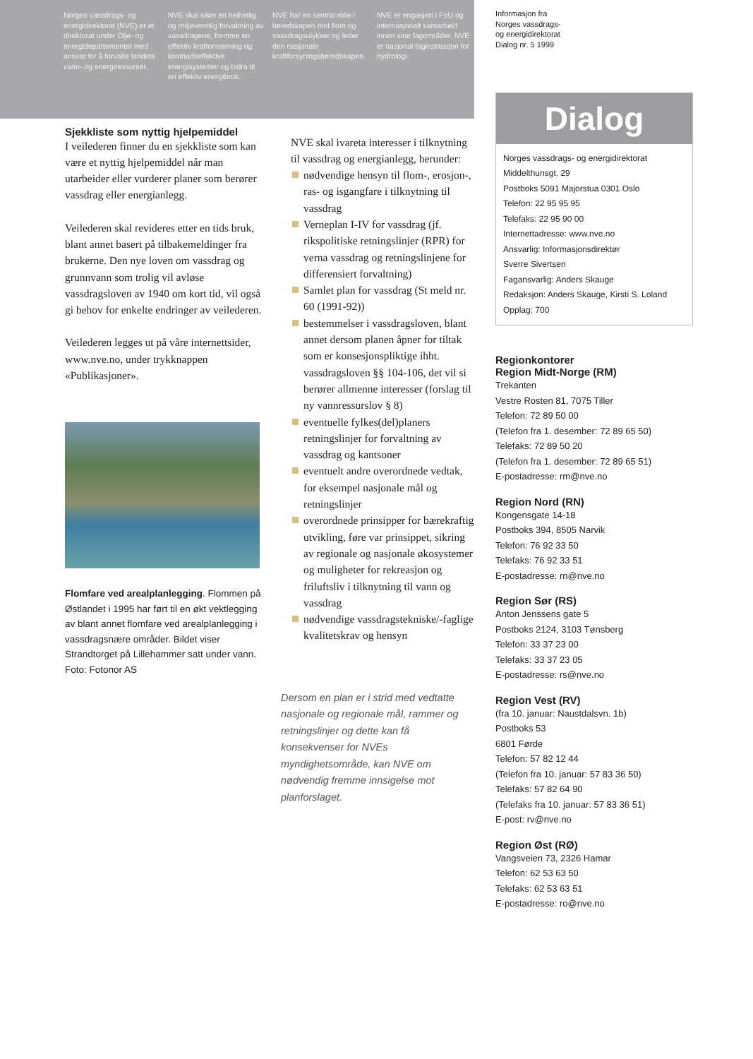Norges vassdrags- og energidirektorat (NVE) er et direktorat under Olje- og energidepartementet med ansvar for å forvalte landets vann- og energiressurser.
NVE skal sikre en helhetlig og miljøvennlig forvaltning av vassdragene, fremme en effektiv kraftomsetning og kostnadseffektive energisystemer og bidra til en effektiv energibruk.
NVE har en sentral rolle i beredskapen mot flom og vassdragsulykker og leder den nasjonale kraftforsyningsberedskapen.
NVE er engasjert i FoU og internasjonalt samarbeid innen sine fagområder. NVE er nasjonal faginstitusjon for hydrologi.
Informasjon fra
Norges vassdrags-
og energidirektorat
Dialog nr. 5 1999
Sjekkliste som nyttig hjelpemiddel
I veilederen finner du en sjekkliste som kan være et nyttig hjelpemiddel når man utarbeider eller vurderer planer som berører vassdrag eller energianlegg.
Veilederen skal revideres etter en tids bruk, blant annet basert på tilbakemeldinger fra brukerne. Den nye loven om vassdrag og grunnvann som trolig vil avløse vassdragsloven av 1940 om kort tid, vil også gi behov for enkelte endringer av veilederen.
Veilederen legges ut på våre internettsider, www.nve.no, under trykknappen «Publikasjoner».
Flomfare ved arealplanlegging. Flommen på Østlandet i 1995 har ført til en økt vektlegging av blant annet flomfare ved arealplanlegging i vassdragsnære områder. Bildet viser Strandtorget på Lillehammer satt under vann. Foto: Fotonor AS
NVE skal ivareta interesser i tilknytning til vassdrag og energianlegg, herunder:
nødvendige hensyn til flom-, erosjon-, ras- og isgangfare i tilknytning til vassdrag
Verneplan I-IV for vassdrag (jf. rikspolitiske retningslinjer (RPR) for verna vassdrag og retningslinjene for differensiert forvaltning)
Samlet plan for vassdrag (St meld nr. 60 (1991-92))
bestemmelser i vassdragsloven, blant annet dersom planen åpner for tiltak som er konsesjonspliktige ihht. vassdragsloven §§ 104-106, det vil si berører allmenne interesser (forslag til ny vannressurslov § 8)
eventuelle fylkes(del)planers retningslinjer for forvaltning av vassdrag og kantsoner
eventuelt andre overordnede vedtak, for eksempel nasjonale mål og retningslinjer
overordnede prinsipper for bærekraftig utvikling, føre var prinsippet, sikring av regionale og nasjonale økosystemer og muligheter for rekreasjon og friluftsliv i tilknytning til vann og vassdrag
nødvendige vassdragstekniske/-faglige kvalitetskrav og hensyn
Dersom en plan er i strid med vedtatte nasjonale og regionale mål, rammer og retningslinjer og dette kan få konsekvenser for NVEs myndighetsområde, kan NVE om nødvendig fremme innsigelse mot planforslaget.
Dialog
Norges vassdrags- og energidirektorat
Middelthunsgt. 29
Postboks 5091 Majorstua 0301 Oslo
Telefon: 22 95 95 95
Telefaks: 22 95 90 00
Internettadresse: www.nve.no
Ansvarlig: Informasjonsdirektør
Sverre Sivertsen
Fagansvarlig: Anders Skauge
Redaksjon: Anders Skauge, Kirsti S. Loland
Opplag: 700
Regionkontorer
Region Midt-Norge (RM)
Trekanten
Vestre Rosten 81, 7075 Tiller
Telefon: 72 89 50 00
(Telefon fra 1. desember: 72 89 65 50)
Telefaks: 72 89 50 20
(Telefon fra 1. desember: 72 89 65 51)
E-postadresse: rm@nve.no
Region Nord (RN)
Kongensgate 14-18
Postboks 394, 8505 Narvik
Telefon: 76 92 33 50
Telefaks: 76 92 33 51
E-postadresse: rn@nve.no
Region Sør (RS)
Anton Jenssens gate 5
Postboks 2124, 3103 Tønsberg
Telefon: 33 37 23 00
Telefaks: 33 37 23 05
E-postadresse: rs@nve.no
Region Vest (RV)
(fra 10. januar: Naustdalsvn. 1b)
Postboks 53
6801 Førde
Telefon: 57 82 12 44
(Telefon fra 10. januar: 57 83 36 50)
Telefaks: 57 82 64 90
(Telefaks fra 10. januar: 57 83 36 51)
E-post: rv@nve.no
Region Øst (RØ)
Vangsveien 73, 2326 Hamar
Telefon: 62 53 63 50
Telefaks: 62 53 63 51
E-postadresse: ro@nve.no